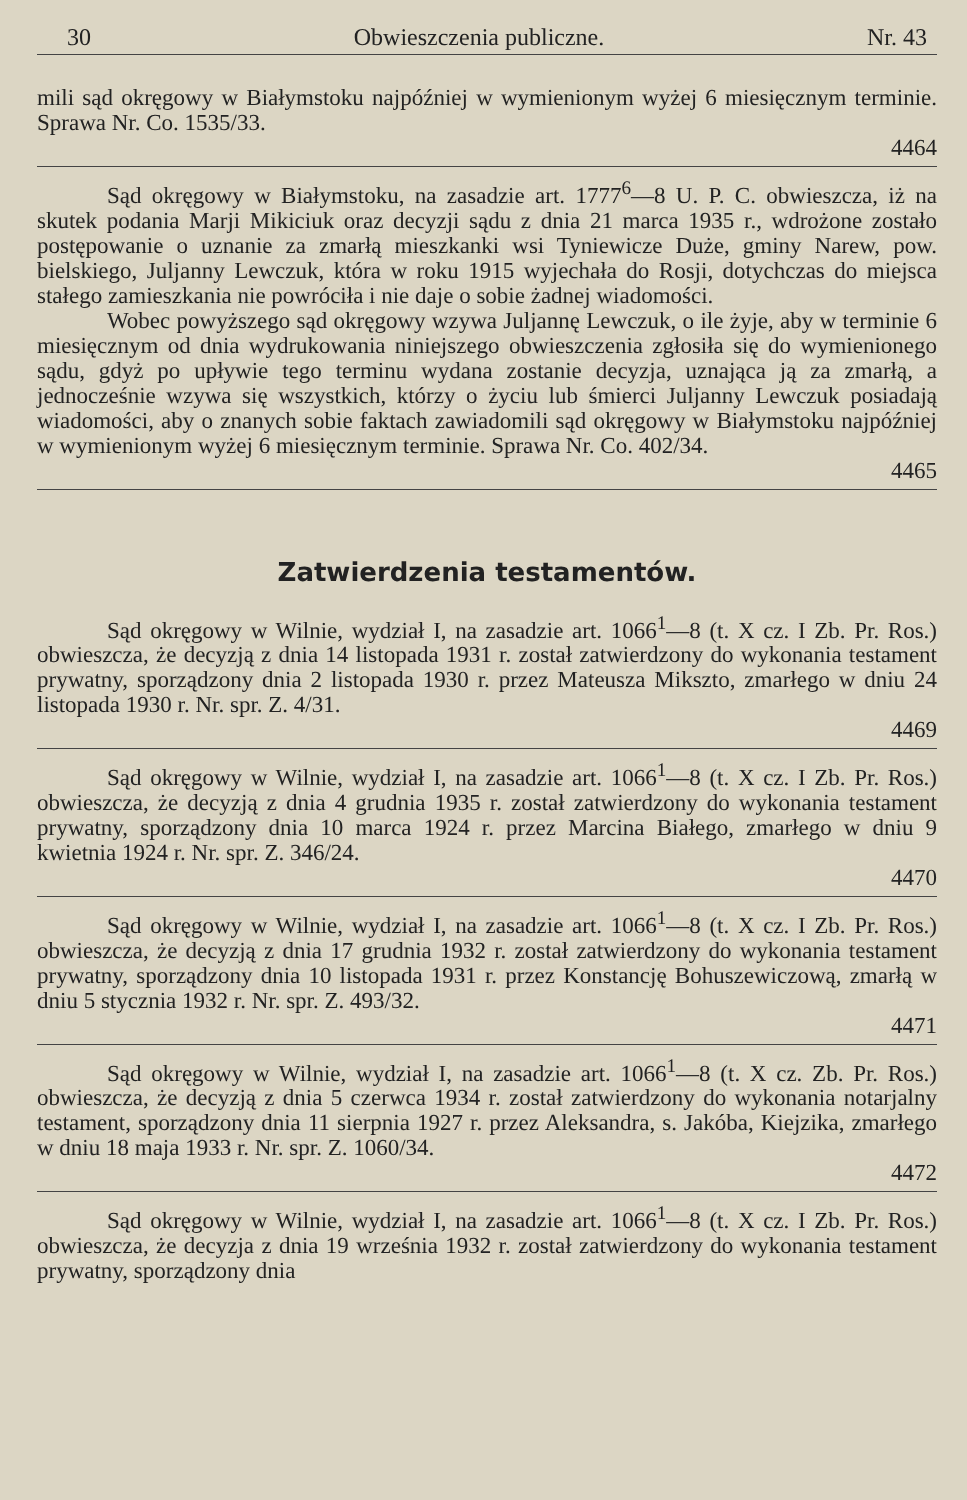30 Obwieszczenia publiczne. Nr. 43
mili sąd okręgowy w Białymstoku najpóźniej w wymienionym wyżej 6 miesięcznym terminie. Sprawa Nr. Co. 1535/33.
4464
Sąd okręgowy w Białymstoku, na zasadzie art. 1777<sup>6</sup>—8 U. P. C. obwieszcza, iż na skutek podania Marji Mikiciuk oraz decyzji sądu z dnia 21 marca 1935 r., wdrożone zostało postępowanie o uznanie za zmarłą mieszkanki wsi Tyniewicze Duże, gminy Narew, pow. bielskiego, Juljanny Lewczuk, która w roku 1915 wyjechała do Rosji, dotychczas do miejsca stałego zamieszkania nie powróciła i nie daje o sobie żadnej wiadomości.
Wobec powyższego sąd okręgowy wzywa Juljannę Lewczuk, o ile żyje, aby w terminie 6 miesięcznym od dnia wydrukowania niniejszego obwieszczenia zgłosiła się do wymienionego sądu, gdyż po upływie tego terminu wydana zostanie decyzja, uznająca ją za zmarłą, a jednocześnie wzywa się wszystkich, którzy o życiu lub śmierci Juljanny Lewczuk posiadają wiadomości, aby o znanych sobie faktach zawiadomili sąd okręgowy w Białymstoku najpóźniej w wymienionym wyżej 6 miesięcznym terminie. Sprawa Nr. Co. 402/34.
4465
Zatwierdzenia testamentów.
Sąd okręgowy w Wilnie, wydział I, na zasadzie art. 1066<sup>1</sup>—8 (t. X cz. I Zb. Pr. Ros.) obwieszcza, że decyzją z dnia 14 listopada 1931 r. został zatwierdzony do wykonania testament prywatny, sporządzony dnia 2 listopada 1930 r. przez Mateusza Mikszto, zmarłego w dniu 24 listopada 1930 r. Nr. spr. Z. 4/31.
4469
Sąd okręgowy w Wilnie, wydział I, na zasadzie art. 1066<sup>1</sup>—8 (t. X cz. I Zb. Pr. Ros.) obwieszcza, że decyzją z dnia 4 grudnia 1935 r. został zatwierdzony do wykonania testament prywatny, sporządzony dnia 10 marca 1924 r. przez Marcina Białego, zmarłego w dniu 9 kwietnia 1924 r. Nr. spr. Z. 346/24.
4470
Sąd okręgowy w Wilnie, wydział I, na zasadzie art. 1066<sup>1</sup>—8 (t. X cz. I Zb. Pr. Ros.) obwieszcza, że decyzją z dnia 17 grudnia 1932 r. został zatwierdzony do wykonania testament prywatny, sporządzony dnia 10 listopada 1931 r. przez Konstancję Bohuszewiczową, zmarłą w dniu 5 stycznia 1932 r. Nr. spr. Z. 493/32.
4471
Sąd okręgowy w Wilnie, wydział I, na zasadzie art. 1066<sup>1</sup>—8 (t. X cz. Zb. Pr. Ros.) obwieszcza, że decyzją z dnia 5 czerwca 1934 r. został zatwierdzony do wykonania notarjalny testament, sporządzony dnia 11 sierpnia 1927 r. przez Aleksandra, s. Jakóba, Kiejzika, zmarłego w dniu 18 maja 1933 r. Nr. spr. Z. 1060/34.
4472
Sąd okręgowy w Wilnie, wydział I, na zasadzie art. 1066<sup>1</sup>—8 (t. X cz. I Zb. Pr. Ros.) obwieszcza, że decyzja z dnia 19 września 1932 r. został zatwierdzony do wykonania testament prywatny, sporządzony dnia